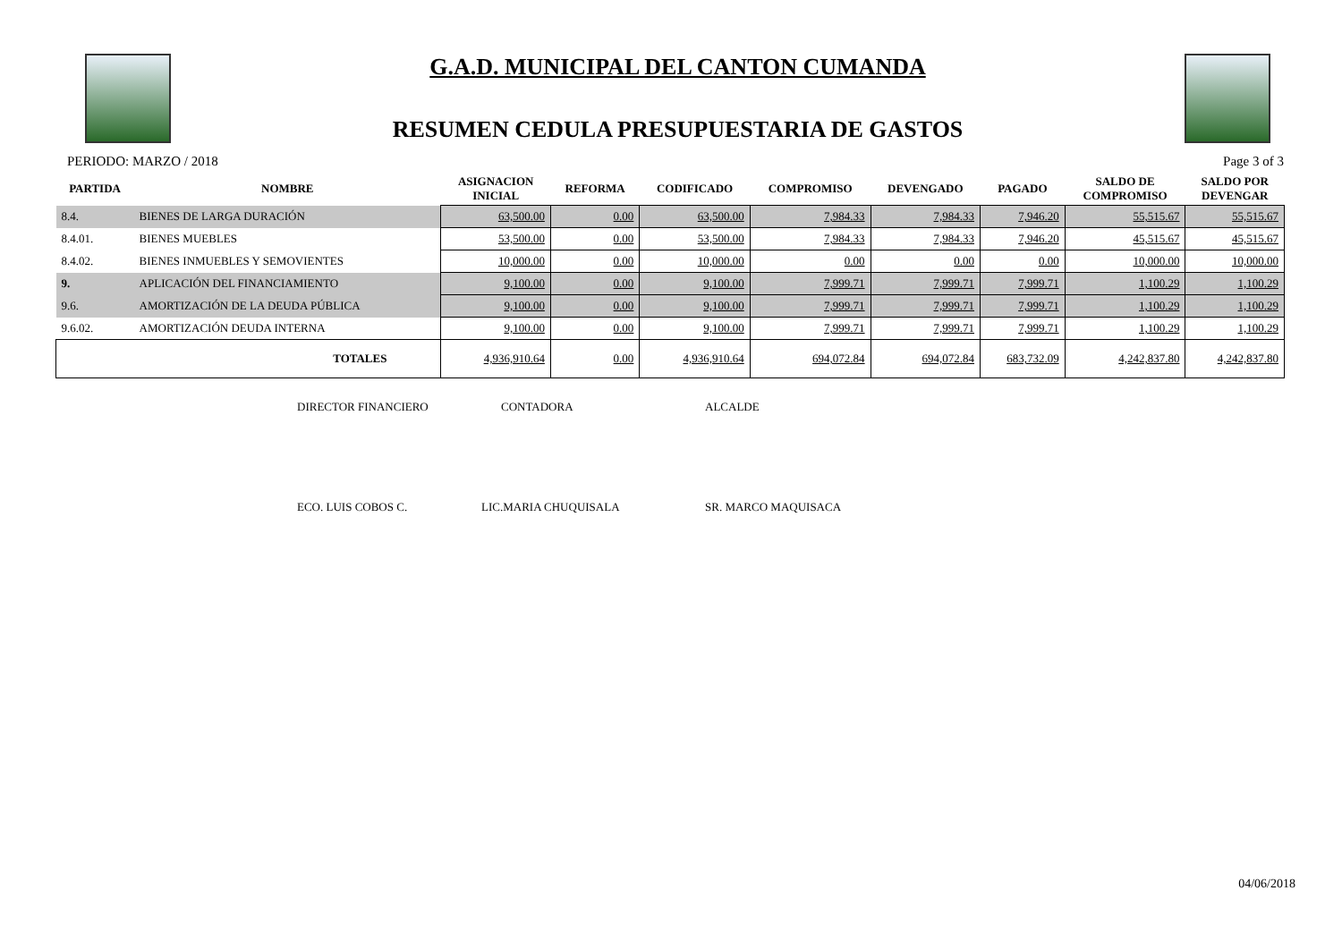G.A.D. MUNICIPAL DEL CANTON CUMANDA
RESUMEN CEDULA PRESUPUESTARIA DE GASTOS
PERIODO: MARZO / 2018 Page 3 of 3
| PARTIDA | NOMBRE | ASIGNACION INICIAL | REFORMA | CODIFICADO | COMPROMISO | DEVENGADO | PAGADO | SALDO DE COMPROMISO | SALDO POR DEVENGAR |
| --- | --- | --- | --- | --- | --- | --- | --- | --- | --- |
| 8.4. | BIENES DE LARGA DURACIÓN | 63,500.00 | 0.00 | 63,500.00 | 7,984.33 | 7,984.33 | 7,946.20 | 55,515.67 | 55,515.67 |
| 8.4.01. | BIENES MUEBLES | 53,500.00 | 0.00 | 53,500.00 | 7,984.33 | 7,984.33 | 7,946.20 | 45,515.67 | 45,515.67 |
| 8.4.02. | BIENES INMUEBLES Y SEMOVIENTES | 10,000.00 | 0.00 | 10,000.00 | 0.00 | 0.00 | 0.00 | 10,000.00 | 10,000.00 |
| 9. | APLICACIÓN DEL FINANCIAMIENTO | 9,100.00 | 0.00 | 9,100.00 | 7,999.71 | 7,999.71 | 7,999.71 | 1,100.29 | 1,100.29 |
| 9.6. | AMORTIZACIÓN DE LA DEUDA PÚBLICA | 9,100.00 | 0.00 | 9,100.00 | 7,999.71 | 7,999.71 | 7,999.71 | 1,100.29 | 1,100.29 |
| 9.6.02. | AMORTIZACIÓN DEUDA INTERNA | 9,100.00 | 0.00 | 9,100.00 | 7,999.71 | 7,999.71 | 7,999.71 | 1,100.29 | 1,100.29 |
| | TOTALES | 4,936,910.64 | 0.00 | 4,936,910.64 | 694,072.84 | 694,072.84 | 683,732.09 | 4,242,837.80 | 4,242,837.80 |
DIRECTOR FINANCIERO CONTADORA ALCALDE
ECO. LUIS COBOS C. LIC.MARIA CHUQUISALA SR. MARCO MAQUISACA
04/06/2018